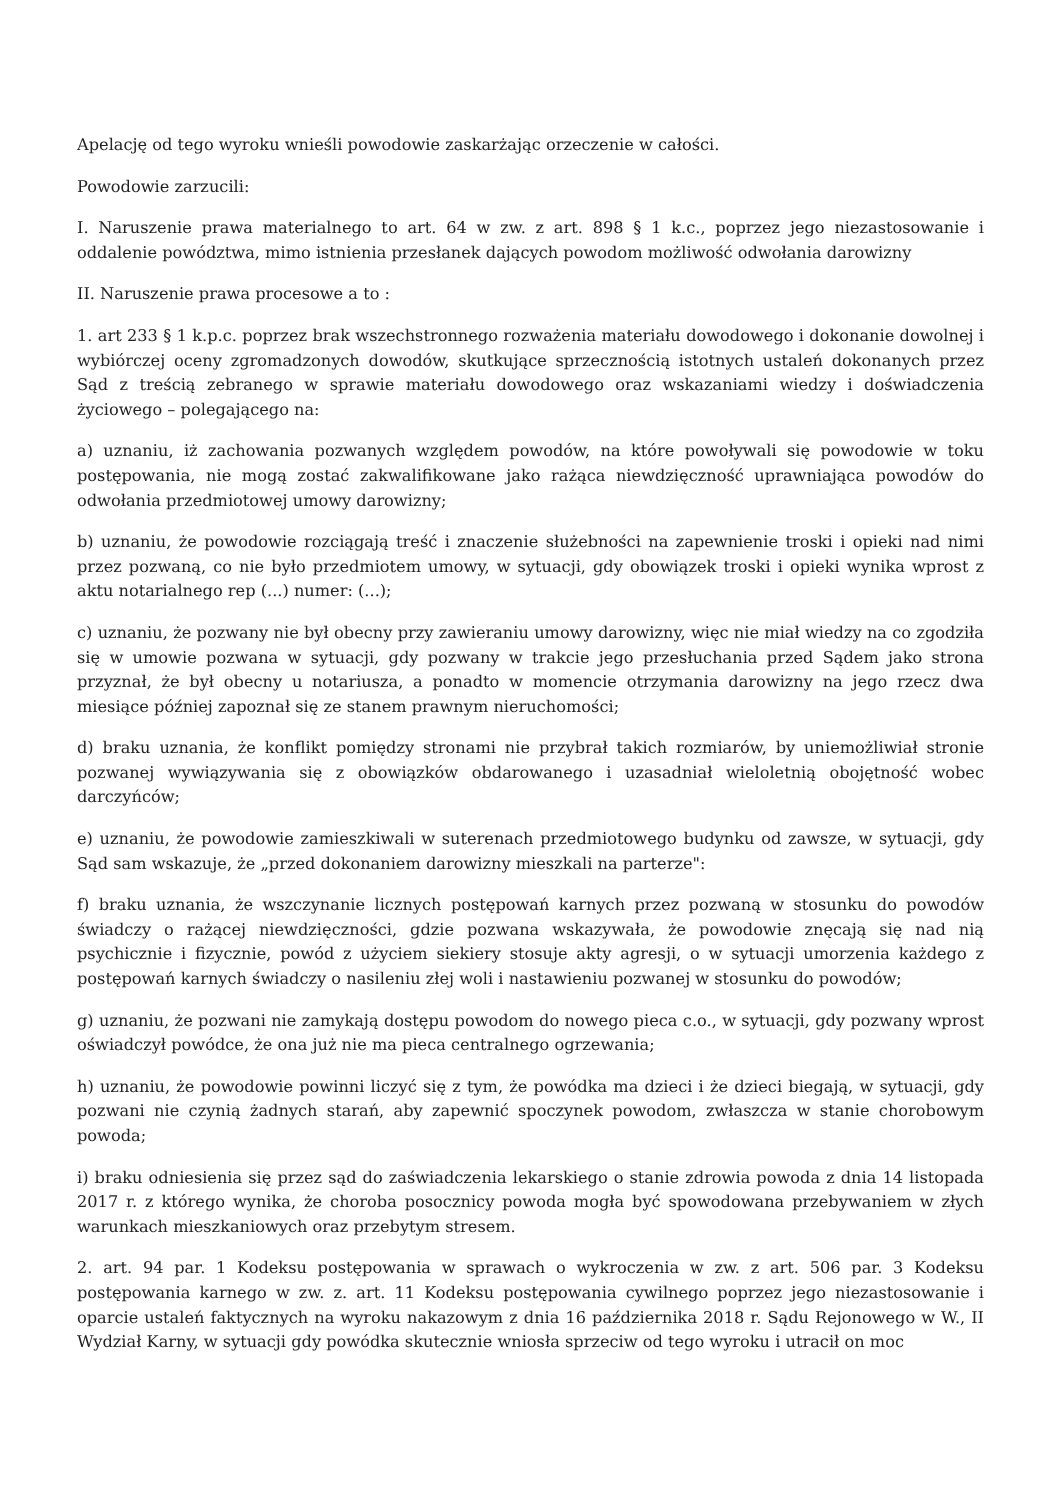Apelację od tego wyroku wnieśli powodowie zaskarżając orzeczenie w całości.
Powodowie zarzucili:
I. Naruszenie prawa materialnego to art. 64 w zw. z art. 898 § 1 k.c., poprzez jego niezastosowanie i oddalenie powództwa, mimo istnienia przesłanek dających powodom możliwość odwołania darowizny
II. Naruszenie prawa procesowe a to :
1. art 233 § 1 k.p.c. poprzez brak wszechstronnego rozważenia materiału dowodowego i dokonanie dowolnej i wybiórczej oceny zgromadzonych dowodów, skutkujące sprzecznością istotnych ustaleń dokonanych przez Sąd z treścią zebranego w sprawie materiału dowodowego oraz wskazaniami wiedzy i doświadczenia życiowego – polegającego na:
a) uznaniu, iż zachowania pozwanych względem powodów, na które powoływali się powodowie w toku postępowania, nie mogą zostać zakwalifikowane jako rażąca niewdzięczność uprawniająca powodów do odwołania przedmiotowej umowy darowizny;
b) uznaniu, że powodowie rozciągają treść i znaczenie służebności na zapewnienie troski i opieki nad nimi przez pozwaną, co nie było przedmiotem umowy, w sytuacji, gdy obowiązek troski i opieki wynika wprost z aktu notarialnego rep (...) numer: (...);
c) uznaniu, że pozwany nie był obecny przy zawieraniu umowy darowizny, więc nie miał wiedzy na co zgodziła się w umowie pozwana w sytuacji, gdy pozwany w trakcie jego przesłuchania przed Sądem jako strona przyznał, że był obecny u notariusza, a ponadto w momencie otrzymania darowizny na jego rzecz dwa miesiące później zapoznał się ze stanem prawnym nieruchomości;
d) braku uznania, że konflikt pomiędzy stronami nie przybrał takich rozmiarów, by uniemożliwiał stronie pozwanej wywiązywania się z obowiązków obdarowanego i uzasadniał wieloletnią obojętność wobec darczyńców;
e) uznaniu, że powodowie zamieszkiwali w suterenach przedmiotowego budynku od zawsze, w sytuacji, gdy Sąd sam wskazuje, że „przed dokonaniem darowizny mieszkali na parterze":
f) braku uznania, że wszczynanie licznych postępowań karnych przez pozwaną w stosunku do powodów świadczy o rażącej niewdzięczności, gdzie pozwana wskazywała, że powodowie znęcają się nad nią psychicznie i fizycznie, powód z użyciem siekiery stosuje akty agresji, o w sytuacji umorzenia każdego z postępowań karnych świadczy o nasileniu złej woli i nastawieniu pozwanej w stosunku do powodów;
g) uznaniu, że pozwani nie zamykają dostępu powodom do nowego pieca c.o., w sytuacji, gdy pozwany wprost oświadczył powódce, że ona już nie ma pieca centralnego ogrzewania;
h) uznaniu, że powodowie powinni liczyć się z tym, że powódka ma dzieci i że dzieci biegają, w sytuacji, gdy pozwani nie czynią żadnych starań, aby zapewnić spoczynek powodom, zwłaszcza w stanie chorobowym powoda;
i) braku odniesienia się przez sąd do zaświadczenia lekarskiego o stanie zdrowia powoda z dnia 14 listopada 2017 r. z którego wynika, że choroba posocznicy powoda mogła być spowodowana przebywaniem w złych warunkach mieszkaniowych oraz przebytym stresem.
2. art. 94 par. 1 Kodeksu postępowania w sprawach o wykroczenia w zw. z art. 506 par. 3 Kodeksu postępowania karnego w zw. z. art. 11 Kodeksu postępowania cywilnego poprzez jego niezastosowanie i oparcie ustaleń faktycznych na wyroku nakazowym z dnia 16 października 2018 r. Sądu Rejonowego w W., II Wydział Karny, w sytuacji gdy powódka skutecznie wniosła sprzeciw od tego wyroku i utracił on moc